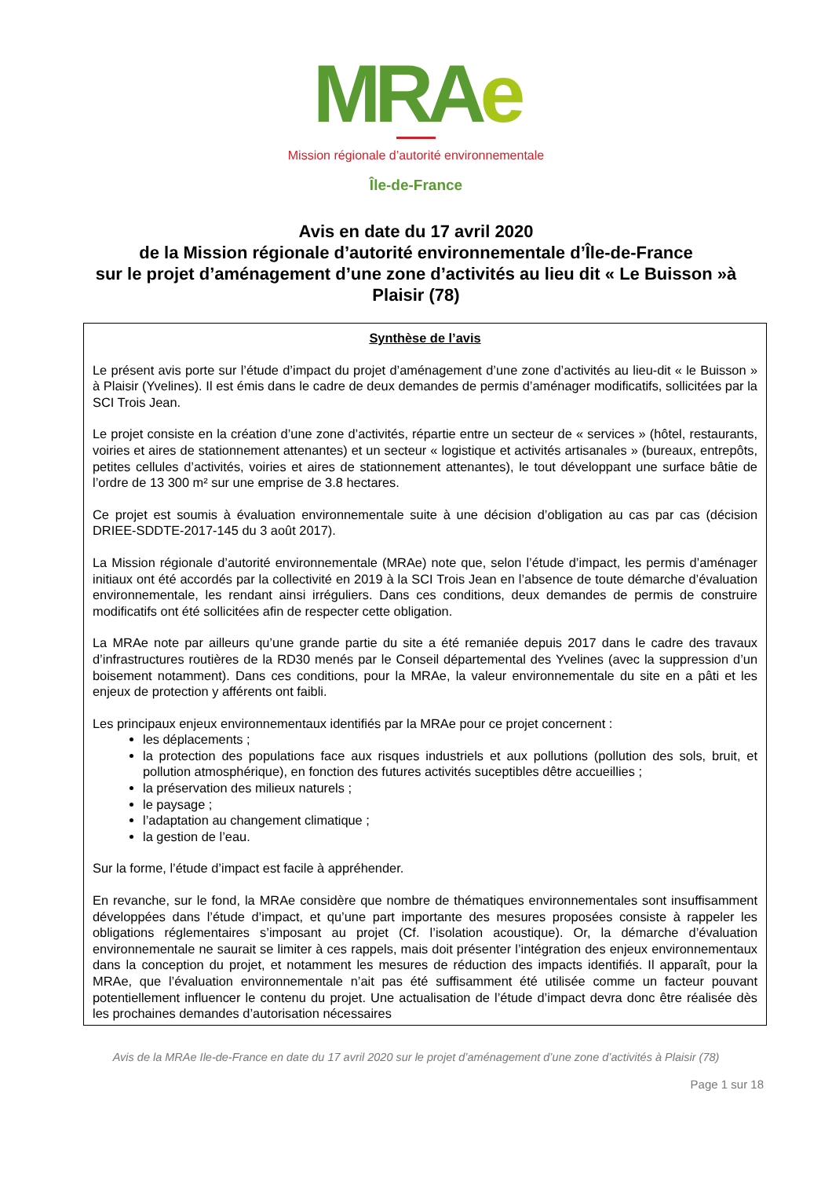MRA e
Mission régionale d’autorité environnementale
Île-de-France
Avis en date du 17 avril 2020
de la Mission régionale d’autorité environnementale d’Île-de-France
sur le projet d’aménagement d’une zone d’activités au lieu dit « Le Buisson »à Plaisir (78)
Synthèse de l’avis
Le présent avis porte sur l’étude d’impact du projet d’aménagement d’une zone d’activités au lieu-dit « le Buisson » à Plaisir (Yvelines). Il est émis dans le cadre de deux demandes de permis d’aménager modificatifs, sollicitées par la SCI Trois Jean.
Le projet consiste en la création d’une zone d’activités, répartie entre un secteur de « services » (hôtel, restaurants, voiries et aires de stationnement attenantes) et un secteur « logistique et activités artisanales » (bureaux, entrepôts, petites cellules d’activités, voiries et aires de stationnement attenantes), le tout développant une surface bâtie de l’ordre de 13 300 m² sur une emprise de 3.8 hectares.
Ce projet est soumis à évaluation environnementale suite à une décision d’obligation au cas par cas (décision DRIEE-SDDTE-2017-145 du 3 août 2017).
La Mission régionale d’autorité environnementale (MRAe) note que, selon l’étude d’impact, les permis d’aménager initiaux ont été accordés par la collectivité en 2019 à la SCI Trois Jean en l’absence de toute démarche d’évaluation environnementale, les rendant ainsi irréguliers. Dans ces conditions, deux demandes de permis de construire modificatifs ont été sollicitées afin de respecter cette obligation.
La MRAe note par ailleurs qu’une grande partie du site a été remaniée depuis 2017 dans le cadre des travaux d’infrastructures routières de la RD30 menés par le Conseil départemental des Yvelines (avec la suppression d’un boisement notamment). Dans ces conditions, pour la MRAe, la valeur environnementale du site en a pâti et les enjeux de protection y afférents ont faibli.
Les principaux enjeux environnementaux identifiés par la MRAe pour ce projet concernent :
les déplacements ;
la protection des populations face aux risques industriels et aux pollutions (pollution des sols, bruit, et pollution atmosphérique), en fonction des futures activités suceptibles dêtre accueillies ;
la préservation des milieux naturels ;
le paysage ;
l’adaptation au changement climatique ;
la gestion de l’eau.
Sur la forme, l’étude d’impact est facile à appréhender.
En revanche, sur le fond, la MRAe considère que nombre de thématiques environnementales sont insuffisamment développées dans l’étude d’impact, et qu’une part importante des mesures proposées consiste à rappeler les obligations réglementaires s’imposant au projet (Cf. l’isolation acoustique). Or, la démarche d’évaluation environnementale ne saurait se limiter à ces rappels, mais doit présenter l’intégration des enjeux environnementaux dans la conception du projet, et notamment les mesures de réduction des impacts identifiés. Il apparaît, pour la MRAe, que l’évaluation environnementale n’ait pas été suffisamment été utilisée comme un facteur pouvant potentiellement influencer le contenu du projet. Une actualisation de l’étude d’impact devra donc être réalisée dès les prochaines demandes d’autorisation nécessaires
Avis de la MRAe Ile-de-France en date du 17 avril 2020 sur le projet d’aménagement d’une zone d’activités à Plaisir (78)
Page 1 sur 18